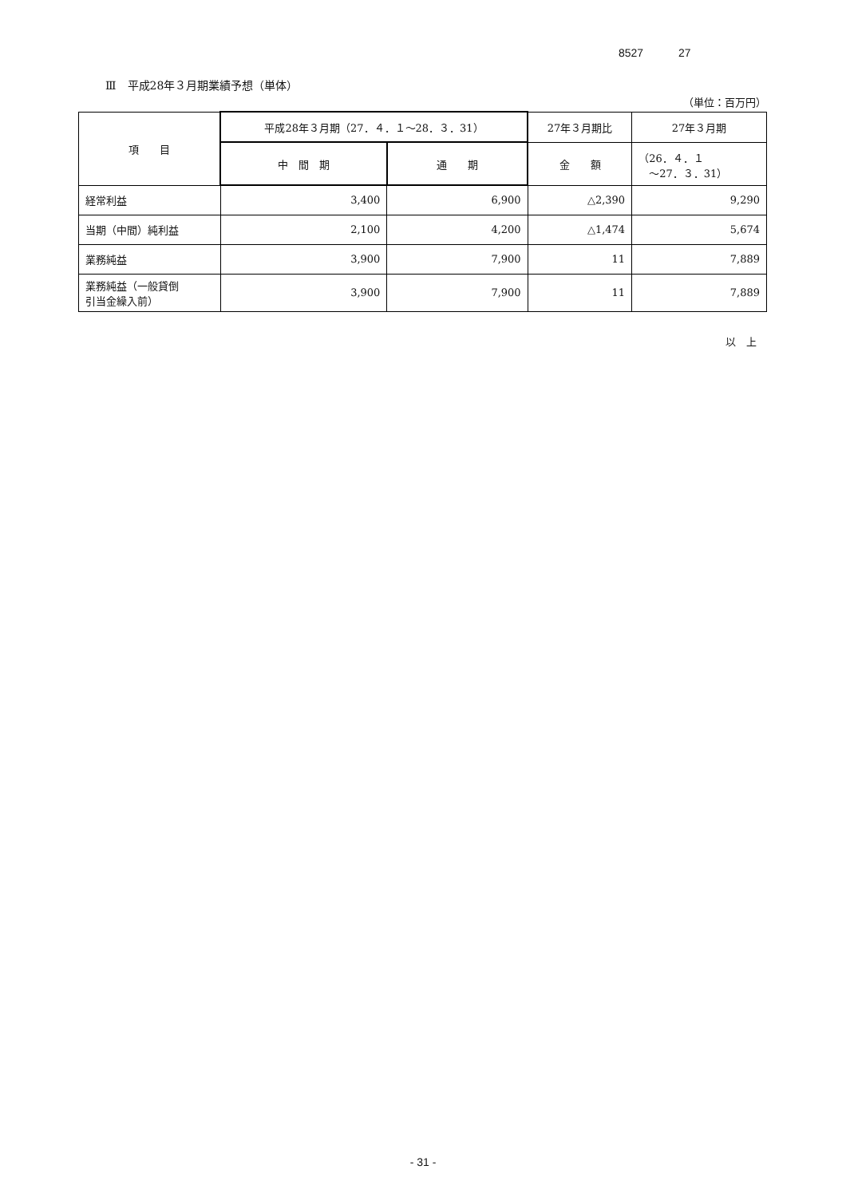8527 27
Ⅲ　平成28年３月期業績予想（単体）
（単位：百万円）
| 項 目 | 平成28年３月期（27．４．１～28．３．31） | | 27年３月期比 | 27年３月期 |
| --- | --- | --- | --- | --- |
| | 中 間 期 | 通 期 | 金 額 | （26．４．１ ～27．３．31） |
| 経常利益 | 3,400 | 6,900 | △2,390 | 9,290 |
| 当期（中間）純利益 | 2,100 | 4,200 | △1,474 | 5,674 |
| 業務純益 | 3,900 | 7,900 | 11 | 7,889 |
| 業務純益（一般貸倒 引当金繰入前） | 3,900 | 7,900 | 11 | 7,889 |
以　上
- 31 -